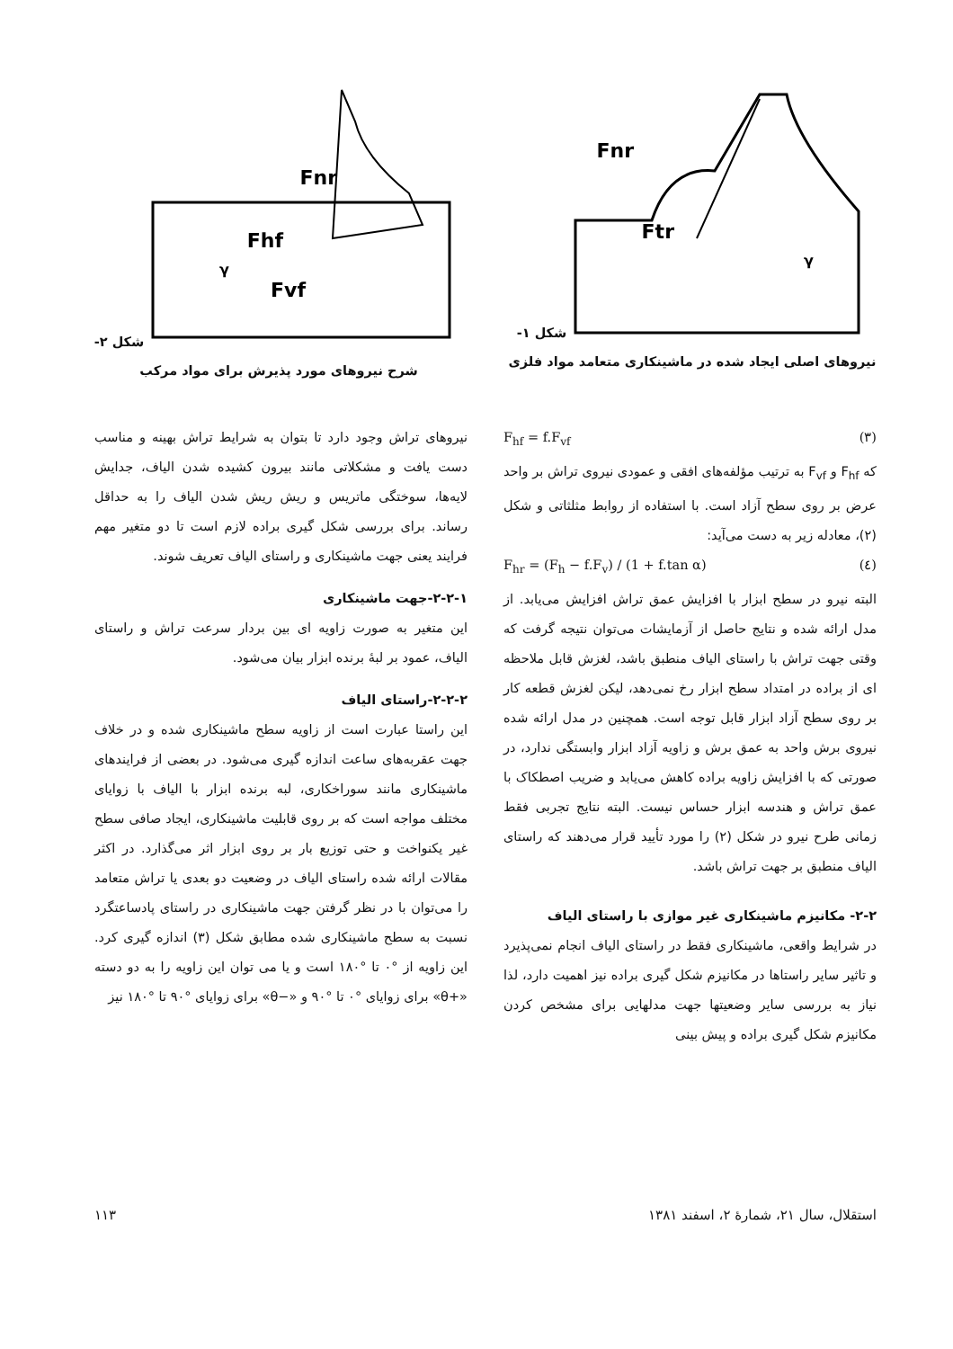Fnr
Ftr
γ
شکل ۱- نیروهای اصلی ایجاد شده در ماشینکاری متعامد مواد فلزی
Fnr
Fhf
Fvf
γ
شکل ۲- شرح نیروهای مورد پذیرش برای مواد مرکب
F<sub>hf</sub> = f.F<sub>vf</sub> (۳)
که F<sub>hf</sub> و F<sub>vf</sub> به ترتیب مؤلفه‌های افقی و عمودی نیروی تراش بر واحد عرض بر روی سطح آزاد است. با استفاده از روابط مثلثاتی و شکل (۲)، معادله زیر به دست می‌آید:
F<sub>hr</sub> = (F<sub>h</sub> − f.F<sub>v</sub>) / (1 + f.tan α) (٤)
البته نیرو در سطح ابزار با افزایش عمق تراش افزایش می‌یابد. از مدل ارائه شده و نتایج حاصل از آزمایشات می‌توان نتیجه گرفت که وقتی جهت تراش با راستای الیاف منطبق باشد، لغزش قابل ملاحظه ای از براده در امتداد سطح ابزار رخ نمی‌دهد، لیکن لغزش قطعه کار بر روی سطح آزاد ابزار قابل توجه است. همچنین در مدل ارائه شده نیروی برش واحد به عمق برش و زاویه آزاد ابزار وابستگی ندارد، در صورتی که با افزایش زاویه براده کاهش می‌یابد و ضریب اصطکاک با عمق تراش و هندسه ابزار حساس نیست. البته نتایج تجربی فقط زمانی طرح نیرو در شکل (۲) را مورد تأیید قرار می‌دهند که راستای الیاف منطبق بر جهت تراش باشد.
۲-۲- مکانیزم ماشینکاری غیر موازی با راستای الیاف
در شرایط واقعی، ماشینکاری فقط در راستای الیاف انجام نمی‌پذیرد و تاثیر سایر راستاها در مکانیزم شکل گیری براده نیز اهمیت دارد، لذا نیاز به بررسی سایر وضعیتها جهت مدلهایی برای مشخص کردن مکانیزم شکل گیری براده و پیش بینی
نیروهای تراش وجود دارد تا بتوان به شرایط تراش بهینه و مناسب دست یافت و مشکلاتی مانند بیرون کشیده شدن الیاف، جدایش لایه‌ها، سوختگی ماتریس و ریش ریش شدن الیاف را به حداقل رساند. برای بررسی شکل گیری براده لازم است تا دو متغیر مهم فرایند یعنی جهت ماشینکاری و راستای الیاف تعریف شوند.
۲-۲-۱-جهت ماشینکاری
این متغیر به صورت زاویه ای بین بردار سرعت تراش و راستای الیاف، عمود بر لبهٔ برنده ابزار بیان می‌شود.
۲-۲-۲-راستای الیاف
این راستا عبارت است از زاویه سطح ماشینکاری شده و در خلاف جهت عقربه‌های ساعت اندازه گیری می‌شود. در بعضی از فرایندهای ماشینکاری مانند سوراخکاری، لبه برنده ابزار با الیاف با زوایای مختلف مواجه است که بر روی قابلیت ماشینکاری، ایجاد صافی سطح غیر یکنواخت و حتی توزیع بار بر روی ابزار اثر می‌گذارد. در اکثر مقالات ارائه شده راستای الیاف در وضعیت دو بعدی یا تراش متعامد را می‌توان با در نظر گرفتن جهت ماشینکاری در راستای پادساعتگرد نسبت به سطح ماشینکاری شده مطابق شکل (۳) اندازه گیری کرد. این زاویه از °۰ تا °۱۸۰ است و یا می توان این زاویه را به دو دسته «+θ» برای زوایای °۰ تا °۹۰ و «−θ» برای زوایای °۹۰ تا °۱۸۰ نیز
استقلال، سال ۲۱، شمارهٔ ۲، اسفند ۱۳۸۱ ۱۱۳